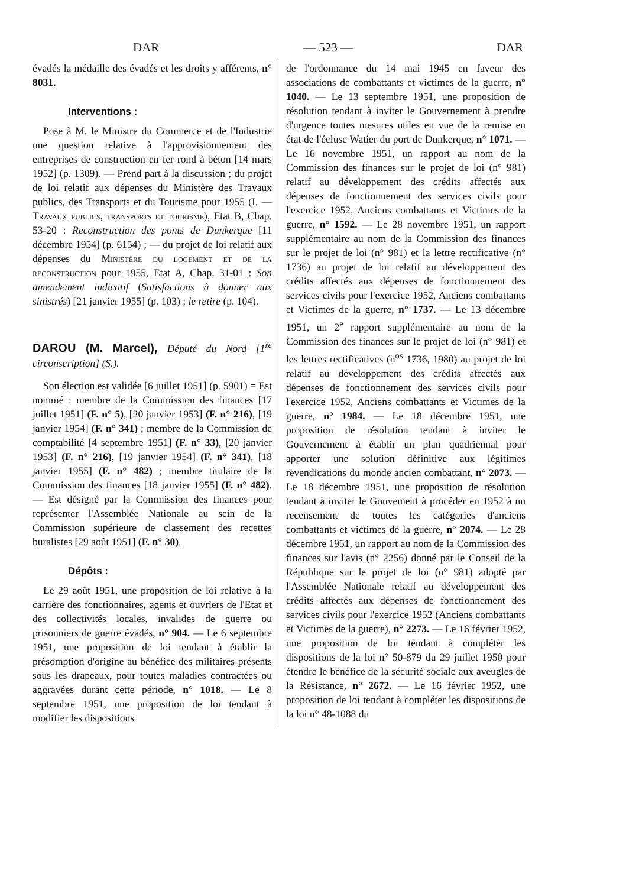DAR — 523 — DAR
évadés la médaille des évadés et les droits y afférents, n° 8031.
Interventions :
Pose à M. le Ministre du Commerce et de l'Industrie une question relative à l'approvisionnement des entreprises de construction en fer rond à béton [14 mars 1952] (p. 1309). — Prend part à la discussion ; du projet de loi relatif aux dépenses du Ministère des Travaux publics, des Transports et du Tourisme pour 1955 (I. — Travaux publics, transports et tourisme), Etat B, Chap. 53-20 : Reconstruction des ponts de Dunkerque [11 décembre 1954] (p. 6154) ; — du projet de loi relatif aux dépenses du Ministère du logement et de la reconstruction pour 1955, Etat A, Chap. 31-01 : Son amendement indicatif (Satisfactions à donner aux sinistrés) [21 janvier 1955] (p. 103) ; le retire (p. 104).
DAROU (M. Marcel), Député du Nord [1<sup>re</sup> circonscription] (S.).
Son élection est validée [6 juillet 1951] (p. 5901) = Est nommé : membre de la Commission des finances [17 juillet 1951] (F. n° 5), [20 janvier 1953] (F. n° 216), [19 janvier 1954] (F. n° 341) ; membre de la Commission de comptabilité [4 septembre 1951] (F. n° 33), [20 janvier 1953] (F. n° 216), [19 janvier 1954] (F. n° 341), [18 janvier 1955] (F. n° 482) ; membre titulaire de la Commission des finances [18 janvier 1955] (F. n° 482). — Est désigné par la Commission des finances pour représenter l'Assemblée Nationale au sein de la Commission supérieure de classement des recettes buralistes [29 août 1951] (F. n° 30).
Dépôts :
Le 29 août 1951, une proposition de loi relative à la carrière des fonctionnaires, agents et ouvriers de l'Etat et des collectivités locales, invalides de guerre ou prisonniers de guerre évadés, n° 904. — Le 6 septembre 1951, une proposition de loi tendant à établir la présomption d'origine au bénéfice des militaires présents sous les drapeaux, pour toutes maladies contractées ou aggravées durant cette période, n° 1018. — Le 8 septembre 1951, une proposition de loi tendant à modifier les dispositions
de l'ordonnance du 14 mai 1945 en faveur des associations de combattants et victimes de la guerre, n° 1040. — Le 13 septembre 1951, une proposition de résolution tendant à inviter le Gouvernement à prendre d'urgence toutes mesures utiles en vue de la remise en état de l'écluse Watier du port de Dunkerque, n° 1071. — Le 16 novembre 1951, un rapport au nom de la Commission des finances sur le projet de loi (n° 981) relatif au développement des crédits affectés aux dépenses de fonctionnement des services civils pour l'exercice 1952, Anciens combattants et Victimes de la guerre, n° 1592. — Le 28 novembre 1951, un rapport supplémentaire au nom de la Commission des finances sur le projet de loi (n° 981) et la lettre rectificative (n° 1736) au projet de loi relatif au développement des crédits affectés aux dépenses de fonctionnement des services civils pour l'exercice 1952, Anciens combattants et Victimes de la guerre, n° 1737. — Le 13 décembre 1951, un 2<sup>e</sup> rapport supplémentaire au nom de la Commission des finances sur le projet de loi (n° 981) et les lettres rectificatives (n<sup>os</sup> 1736, 1980) au projet de loi relatif au développement des crédits affectés aux dépenses de fonctionnement des services civils pour l'exercice 1952, Anciens combattants et Victimes de la guerre, n° 1984. — Le 18 décembre 1951, une proposition de résolution tendant à inviter le Gouvernement à établir un plan quadriennal pour apporter une solution définitive aux légitimes revendications du monde ancien combattant, n° 2073. — Le 18 décembre 1951, une proposition de résolution tendant à inviter le Gouvement à procéder en 1952 à un recensement de toutes les catégories d'anciens combattants et victimes de la guerre, n° 2074. — Le 28 décembre 1951, un rapport au nom de la Commission des finances sur l'avis (n° 2256) donné par le Conseil de la République sur le projet de loi (n° 981) adopté par l'Assemblée Nationale relatif au développement des crédits affectés aux dépenses de fonctionnement des services civils pour l'exercice 1952 (Anciens combattants et Victimes de la guerre), n° 2273. — Le 16 février 1952, une proposition de loi tendant à compléter les dispositions de la loi n° 50-879 du 29 juillet 1950 pour étendre le bénéfice de la sécurité sociale aux aveugles de la Résistance, n° 2672. — Le 16 février 1952, une proposition de loi tendant à compléter les dispositions de la loi n° 48-1088 du